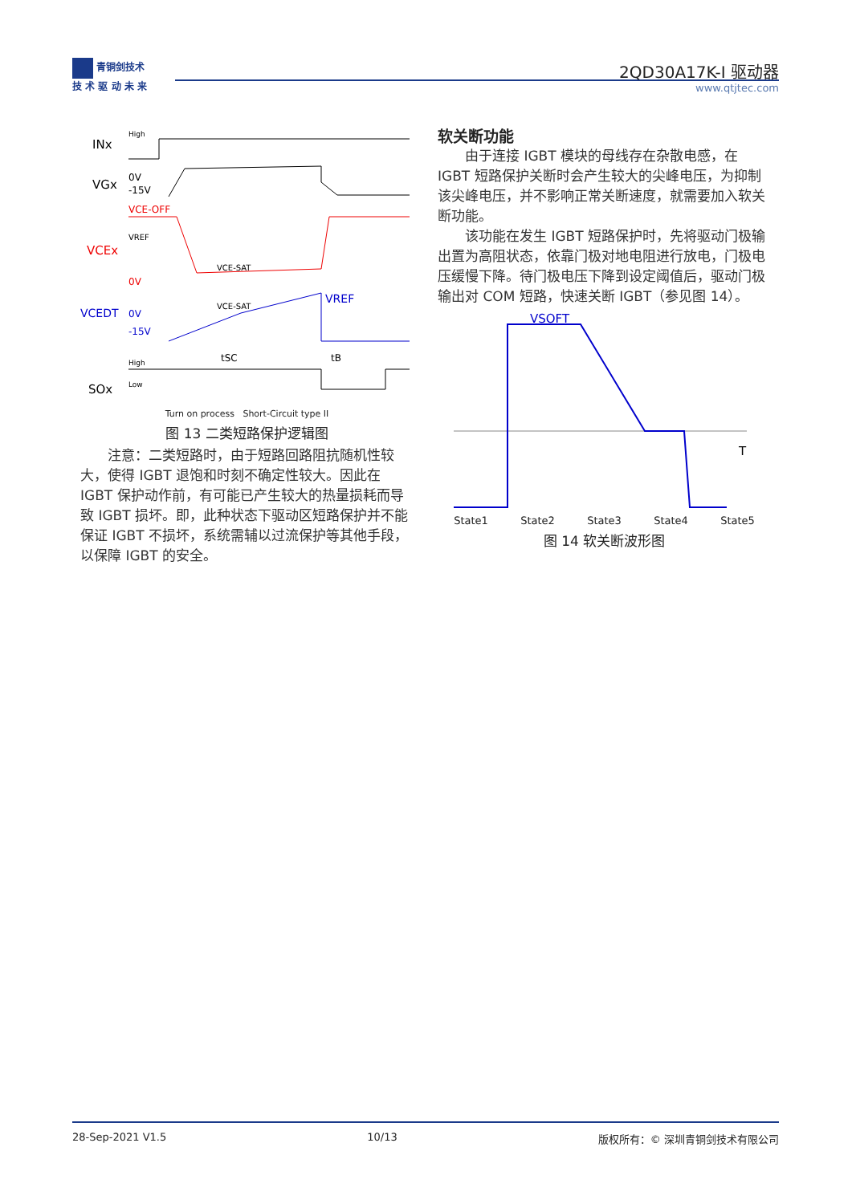青铜剑技术
技 术 驱 动 未 来
2QD30A17K-I 驱动器
www.qtjtec.com
INx
High
VGx
0V
-15V
VCEx
VCE-OFF
VREF
0V
VCE-SAT
VCEDT
0V
-15V
VCE-SAT
VREF
tSC
tB
SOx
High
Low
Turn on process Short-Circuit type II
图 13 二类短路保护逻辑图
　　注意：二类短路时，由于短路回路阻抗随机性较大，使得 IGBT 退饱和时刻不确定性较大。因此在 IGBT 保护动作前，有可能已产生较大的热量损耗而导致 IGBT 损坏。即，此种状态下驱动区短路保护并不能保证 IGBT 不损坏，系统需辅以过流保护等其他手段，以保障 IGBT 的安全。
软关断功能
　　由于连接 IGBT 模块的母线存在杂散电感，在 IGBT 短路保护关断时会产生较大的尖峰电压，为抑制该尖峰电压，并不影响正常关断速度，就需要加入软关断功能。
　　该功能在发生 IGBT 短路保护时，先将驱动门极输出置为高阻状态，依靠门极对地电阻进行放电，门极电压缓慢下降。待门极电压下降到设定阈值后，驱动门极输出对 COM 短路，快速关断 IGBT（参见图 14）。
VSOFT
T
State1 State2 State3 State4 State5
图 14 软关断波形图
28-Sep-2021 V1.5 10/13 版权所有：© 深圳青铜剑技术有限公司